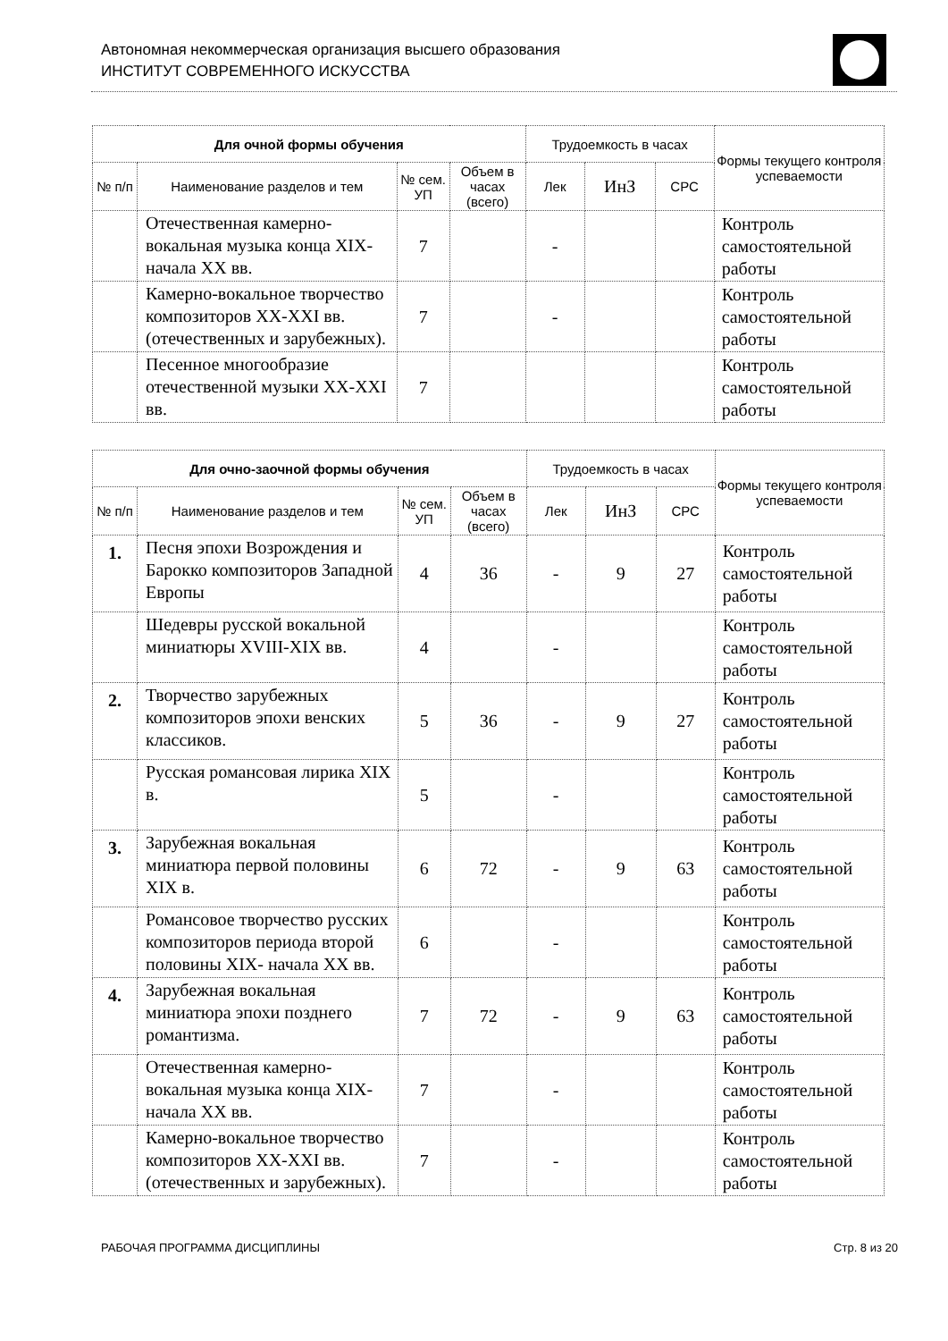Автономная некоммерческая организация высшего образования
ИНСТИТУТ СОВРЕМЕННОГО ИСКУССТВА
| Для очной формы обучения | | | | Трудоемкость в часах | | | Формы текущего контроля успеваемости |
| --- | --- | --- | --- | --- | --- | --- | --- |
| № п/п | Наименование разделов и тем | № сем. УП | Объем в часах (всего) | Лек | ИнЗ | СРС | |
| | Отечественная камерно-вокальная музыка конца XIX- начала XX вв. | 7 | | - | | | Контроль самостоятельной работы |
| | Камерно-вокальное творчество композиторов XX-XXI вв. (отечественных и зарубежных). | 7 | | - | | | Контроль самостоятельной работы |
| | Песенное многообразие отечественной музыки XX-XXI вв. | 7 | | | | | Контроль самостоятельной работы |
| Для очно-заочной формы обучения | | | | Трудоемкость в часах | | | Формы текущего контроля успеваемости |
| --- | --- | --- | --- | --- | --- | --- | --- |
| № п/п | Наименование разделов и тем | № сем. УП | Объем в часах (всего) | Лек | ИнЗ | СРС | |
| 1. | Песня эпохи Возрождения и Барокко композиторов Западной Европы | 4 | 36 | - | 9 | 27 | Контроль самостоятельной работы |
| | Шедевры русской вокальной миниатюры XVIII-XIX вв. | 4 | | - | | | Контроль самостоятельной работы |
| 2. | Творчество зарубежных композиторов эпохи венских классиков. | 5 | 36 | - | 9 | 27 | Контроль самостоятельной работы |
| | Русская романсовая лирика XIX в. | 5 | | - | | | Контроль самостоятельной работы |
| 3. | Зарубежная вокальная миниатюра первой половины XIX в. | 6 | 72 | - | 9 | 63 | Контроль самостоятельной работы |
| | Романсовое творчество русских композиторов периода второй половины XIX- начала XX вв. | 6 | | - | | | Контроль самостоятельной работы |
| 4. | Зарубежная вокальная миниатюра эпохи позднего романтизма. | 7 | 72 | - | 9 | 63 | Контроль самостоятельной работы |
| | Отечественная камерно-вокальная музыка конца XIX- начала XX вв. | 7 | | - | | | Контроль самостоятельной работы |
| | Камерно-вокальное творчество композиторов XX-XXI вв. (отечественных и зарубежных). | 7 | | - | | | Контроль самостоятельной работы |
РАБОЧАЯ ПРОГРАММА ДИСЦИПЛИНЫ Стр. 8 из 20